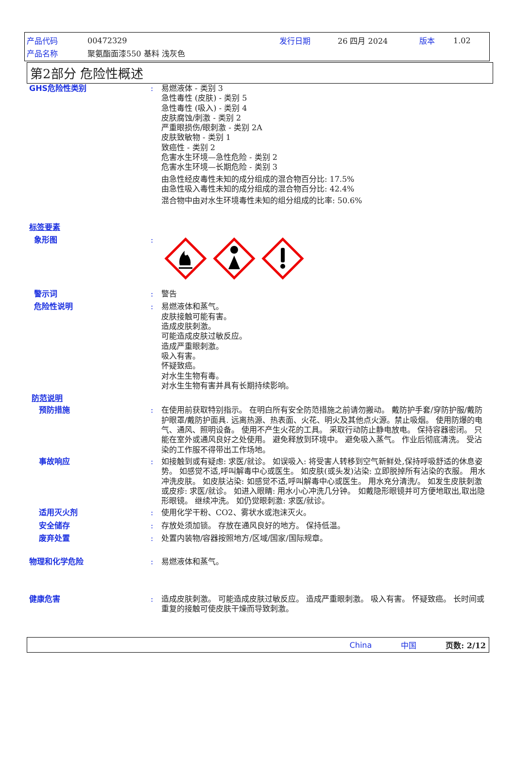产品代码 00472329 发行日期 26 四月 2024 版本 1.02
产品名称 聚氨酯面漆550 基料 浅灰色
第2部分 危险性概述
GHS危险性类别 : 易燃液体 - 类别 3
急性毒性 (皮肤) - 类别 5
急性毒性 (吸入) - 类别 4
皮肤腐蚀/刺激 - 类别 2
严重眼损伤/眼刺激 - 类别 2A
皮肤致敏物 - 类别 1
致癌性 - 类别 2
危害水生环境—急性危险 - 类别 2
危害水生环境—长期危险 - 类别 3
由急性经皮毒性未知的成分组成的混合物百分比: 17.5%
由急性吸入毒性未知的成分组成的混合物百分比: 42.4%
混合物中由对水生环境毒性未知的组分组成的比率: 50.6%
标签要素
象形图 :
警示词 : 警告
危险性说明 : 易燃液体和蒸气。
皮肤接触可能有害。
造成皮肤刺激。
可能造成皮肤过敏反应。
造成严重眼刺激。
吸入有害。
怀疑致癌。
对水生生物有毒。
对水生生物有害并具有长期持续影响。
防范说明
预防措施 : 在使用前获取特别指示。 在明白所有安全防范措施之前请勿搬动。 戴防护手套/穿防护服/戴防护眼罩/戴防护面具. 远离热源、热表面、火花、明火及其他点火源。禁止吸烟。 使用防爆的电气、通风、照明设备。 使用不产生火花的工具。 采取行动防止静电放电。 保持容器密闭。 只能在室外或通风良好之处使用。 避免释放到环境中。 避免吸入蒸气。 作业后彻底清洗。 受沾染的工作服不得带出工作场地。
事故响应 : 如接触到或有疑虑: 求医/就诊。 如误吸入: 将受害人转移到空气新鲜处,保持呼吸舒适的休息姿势。 如感觉不适,呼叫解毒中心或医生。 如皮肤(或头发)沾染: 立即脱掉所有沾染的衣服。 用水冲洗皮肤。 如皮肤沾染: 如感觉不适,呼叫解毒中心或医生。 用水充分清洗/。 如发生皮肤刺激或皮疹: 求医/就诊。 如进入眼睛: 用水小心冲洗几分钟。 如戴隐形眼镜并可方便地取出,取出隐形眼镜。 继续冲洗。 如仍觉眼刺激: 求医/就诊。
适用灭火剂 : 使用化学干粉、CO2、雾状水或泡沫灭火。
安全储存 : 存放处须加锁。 存放在通风良好的地方。 保持低温。
废弃处置 : 处置内装物/容器按照地方/区域/国家/国际规章。
物理和化学危险 : 易燃液体和蒸气。
健康危害 : 造成皮肤刺激。 可能造成皮肤过敏反应。 造成严重眼刺激。 吸入有害。 怀疑致癌。 长时间或重复的接触可使皮肤干燥而导致刺激。
China 中国 页数: 2/12